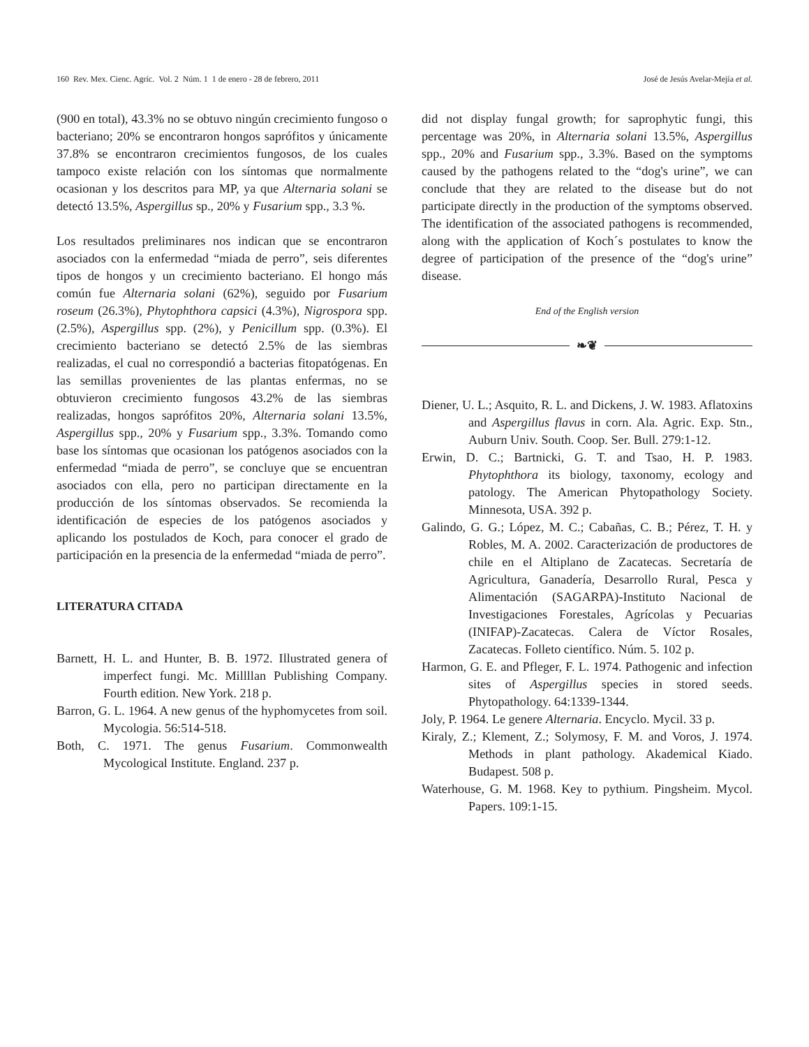160 Rev. Mex. Cienc. Agríc. Vol. 2 Núm. 1 1 de enero - 28 de febrero, 2011 José de Jesús Avelar-Mejía et al.
(900 en total), 43.3% no se obtuvo ningún crecimiento fungoso o bacteriano; 20% se encontraron hongos saprófitos y únicamente 37.8% se encontraron crecimientos fungosos, de los cuales tampoco existe relación con los síntomas que normalmente ocasionan y los descritos para MP, ya que Alternaria solani se detectó 13.5%, Aspergillus sp., 20% y Fusarium spp., 3.3 %.
Los resultados preliminares nos indican que se encontraron asociados con la enfermedad “miada de perro”, seis diferentes tipos de hongos y un crecimiento bacteriano. El hongo más común fue Alternaria solani (62%), seguido por Fusarium roseum (26.3%), Phytophthora capsici (4.3%), Nigrospora spp. (2.5%), Aspergillus spp. (2%), y Penicillum spp. (0.3%). El crecimiento bacteriano se detectó 2.5% de las siembras realizadas, el cual no correspondió a bacterias fitopatógenas. En las semillas provenientes de las plantas enfermas, no se obtuvieron crecimiento fungosos 43.2% de las siembras realizadas, hongos saprófitos 20%, Alternaria solani 13.5%, Aspergillus spp., 20% y Fusarium spp., 3.3%. Tomando como base los síntomas que ocasionan los patógenos asociados con la enfermedad “miada de perro”, se concluye que se encuentran asociados con ella, pero no participan directamente en la producción de los síntomas observados. Se recomienda la identificación de especies de los patógenos asociados y aplicando los postulados de Koch, para conocer el grado de participación en la presencia de la enfermedad “miada de perro”.
LITERATURA CITADA
Barnett, H. L. and Hunter, B. B. 1972. Illustrated genera of imperfect fungi. Mc. Millllan Publishing Company. Fourth edition. New York. 218 p.
Barron, G. L. 1964. A new genus of the hyphomycetes from soil. Mycologia. 56:514-518.
Both, C. 1971. The genus Fusarium. Commonwealth Mycological Institute. England. 237 p.
did not display fungal growth; for saprophytic fungi, this percentage was 20%, in Alternaria solani 13.5%, Aspergillus spp., 20% and Fusarium spp., 3.3%. Based on the symptoms caused by the pathogens related to the “dog's urine”, we can conclude that they are related to the disease but do not participate directly in the production of the symptoms observed. The identification of the associated pathogens is recommended, along with the application of Koch´s postulates to know the degree of participation of the presence of the “dog's urine” disease.
End of the English version
❧❦
Diener, U. L.; Asquito, R. L. and Dickens, J. W. 1983. Aflatoxins and Aspergillus flavus in corn. Ala. Agric. Exp. Stn., Auburn Univ. South. Coop. Ser. Bull. 279:1-12.
Erwin, D. C.; Bartnicki, G. T. and Tsao, H. P. 1983. Phytophthora its biology, taxonomy, ecology and patology. The American Phytopathology Society. Minnesota, USA. 392 p.
Galindo, G. G.; López, M. C.; Cabañas, C. B.; Pérez, T. H. y Robles, M. A. 2002. Caracterización de productores de chile en el Altiplano de Zacatecas. Secretaría de Agricultura, Ganadería, Desarrollo Rural, Pesca y Alimentación (SAGARPA)-Instituto Nacional de Investigaciones Forestales, Agrícolas y Pecuarias (INIFAP)-Zacatecas. Calera de Víctor Rosales, Zacatecas. Folleto científico. Núm. 5. 102 p.
Harmon, G. E. and Pfleger, F. L. 1974. Pathogenic and infection sites of Aspergillus species in stored seeds. Phytopathology. 64:1339-1344.
Joly, P. 1964. Le genere Alternaria. Encyclo. Mycil. 33 p.
Kiraly, Z.; Klement, Z.; Solymosy, F. M. and Voros, J. 1974. Methods in plant pathology. Akademical Kiado. Budapest. 508 p.
Waterhouse, G. M. 1968. Key to pythium. Pingsheim. Mycol. Papers. 109:1-15.